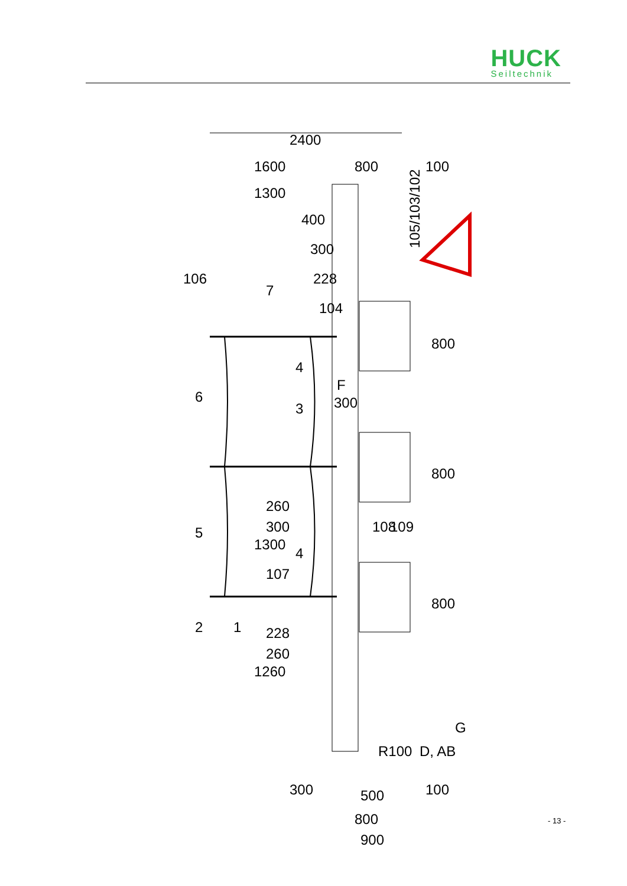HUCK
Seiltechnik
2400
1600
800
100
1300
400
300
228
105/103/102
106
7
104
800
800
800
4
F
300
6
3
260
300
5
1300
108
109
4
107
2
1
228
260
1260
R100
D, AB
G
300
500
100
800
900
- 13 -